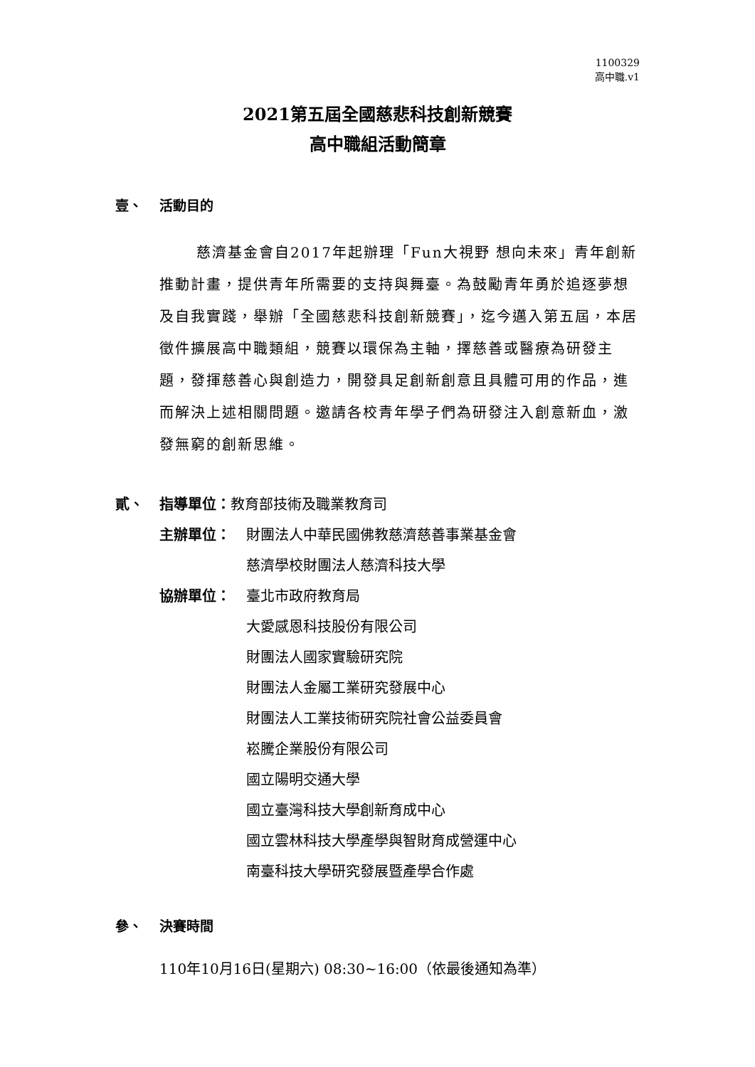1100329
高中職.v1
2021第五屆全國慈悲科技創新競賽
高中職組活動簡章
壹、 活動目的
慈濟基金會自2017年起辦理「Fun大視野 想向未來」青年創新推動計畫，提供青年所需要的支持與舞臺。為鼓勵青年勇於追逐夢想及自我實踐，舉辦「全國慈悲科技創新競賽」，迄今邁入第五屆，本居徵件擴展高中職類組，競賽以環保為主軸，擇慈善或醫療為研發主題，發揮慈善心與創造力，開發具足創新創意且具體可用的作品，進而解決上述相關問題。邀請各校青年學子們為研發注入創意新血，激發無窮的創新思維。
貳、 指導單位：教育部技術及職業教育司
主辦單位： 財團法人中華民國佛教慈濟慈善事業基金會
慈濟學校財團法人慈濟科技大學
協辦單位： 臺北市政府教育局
大愛感恩科技股份有限公司
財團法人國家實驗研究院
財團法人金屬工業研究發展中心
財團法人工業技術研究院社會公益委員會
崧騰企業股份有限公司
國立陽明交通大學
國立臺灣科技大學創新育成中心
國立雲林科技大學產學與智財育成營運中心
南臺科技大學研究發展暨產學合作處
參、 決賽時間
110年10月16日(星期六) 08:30~16:00（依最後通知為準）